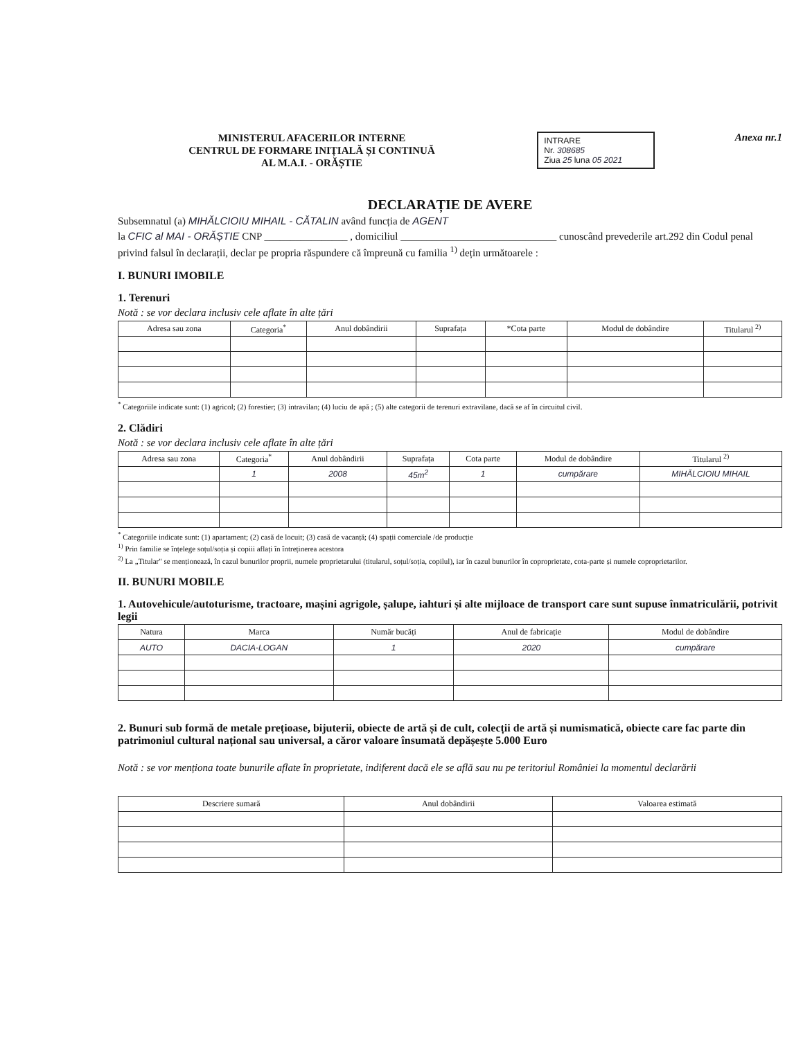MINISTERUL AFACERILOR INTERNE
CENTRUL DE FORMARE INIȚIALĂ ȘI CONTINUĂ
AL M.A.I. - ORĂȘTIE
INTRARE
Nr. 308685
Ziua 25 luna 05 2021
Anexa nr.1
DECLARAȚIE DE AVERE
Subsemnatul (a) MIHĂLCIOIU MIHAIL - CĂTALIN având funcția de AGENT
la CFIC al MAI - ORĂȘTIE CNP ________________ , domiciliul ______________________________ cunoscând prevederile art.292 din Codul penal privind falsul în declarații, declar pe propria răspundere că împreună cu familia <sup>1)</sup> dețin următoarele :
I. BUNURI IMOBILE
1. Terenuri
Notă : se vor declara inclusiv cele aflate în alte țări
| Adresa sau zona | Categoria<sup>*</sup> | Anul dobândirii | Suprafața | *Cota parte | Modul de dobândire | Titularul <sup>2)</sup> |
| --- | --- | --- | --- | --- | --- | --- |
<sup>*</sup> Categoriile indicate sunt: (1) agricol; (2) forestier; (3) intravilan; (4) luciu de apă ; (5) alte categorii de terenuri extravilane, dacă se af în circuitul civil.
2. Clădiri
Notă : se vor declara inclusiv cele aflate în alte țări
| Adresa sau zona | Categoria<sup>*</sup> | Anul dobândirii | Suprafața | Cota parte | Modul de dobândire | Titularul <sup>2)</sup> |
| --- | --- | --- | --- | --- | --- | --- |
| | 1 | 2008 | 45m<sup>2</sup> | 1 | cumpărare | MIHĂLCIOIU MIHAIL |
<sup>*</sup> Categoriile indicate sunt: (1) apartament; (2) casă de locuit; (3) casă de vacanță; (4) spații comerciale /de producție
<sup>1)</sup> Prin familie se înțelege soțul/soția și copiii aflați în întreținerea acestora
<sup>2)</sup> La „Titular" se menționează, în cazul bunurilor proprii, numele proprietarului (titularul, soțul/soția, copilul), iar în cazul bunurilor în coproprietate, cota-parte și numele coproprietarilor.
II. BUNURI MOBILE
1. Autovehicule/autoturisme, tractoare, mașini agrigole, șalupe, iahturi și alte mijloace de transport care sunt supuse înmatriculării, potrivit legii
| Natura | Marca | Număr bucăți | Anul de fabricație | Modul de dobândire |
| --- | --- | --- | --- | --- |
| AUTO | DACIA-LOGAN | 1 | 2020 | cumpărare |
2. Bunuri sub formă de metale prețioase, bijuterii, obiecte de artă și de cult, colecții de artă și numismatică, obiecte care fac parte din patrimoniul cultural național sau universal, a căror valoare însumată depășește 5.000 Euro
Notă : se vor menționa toate bunurile aflate în proprietate, indiferent dacă ele se află sau nu pe teritoriul României la momentul declarării
| Descriere sumară | Anul dobândirii | Valoarea estimată |
| --- | --- | --- |